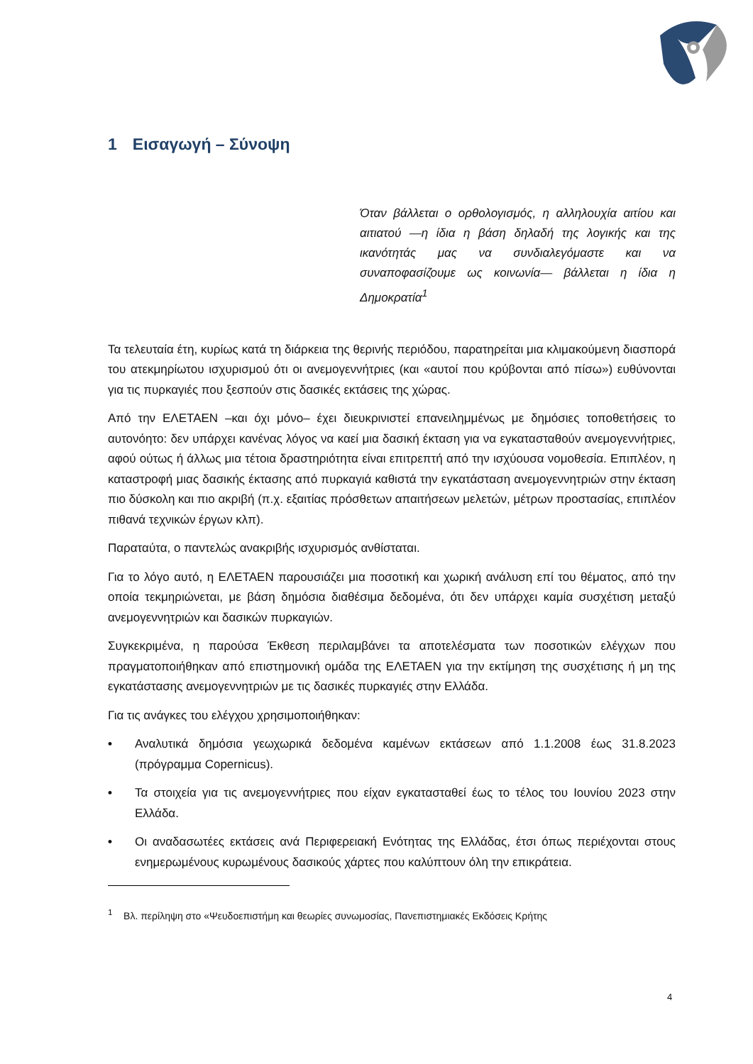1 Εισαγωγή – Σύνοψη
Όταν βάλλεται ο ορθολογισμός, η αλληλουχία αιτίου και αιτιατού —η ίδια η βάση δηλαδή της λογικής και της ικανότητάς μας να συνδιαλεγόμαστε και να συναποφασίζουμε ως κοινωνία— βάλλεται η ίδια η Δημοκρατία<sup>1</sup>
Τα τελευταία έτη, κυρίως κατά τη διάρκεια της θερινής περιόδου, παρατηρείται μια κλιμακούμενη διασπορά του ατεκμηρίωτου ισχυρισμού ότι οι ανεμογεννήτριες (και «αυτοί που κρύβονται από πίσω») ευθύνονται για τις πυρκαγιές που ξεσπούν στις δασικές εκτάσεις της χώρας.
Από την ΕΛΕΤΑΕΝ –και όχι μόνο– έχει διευκρινιστεί επανειλημμένως με δημόσιες τοποθετήσεις το αυτονόητο: δεν υπάρχει κανένας λόγος να καεί μια δασική έκταση για να εγκατασταθούν ανεμογεννήτριες, αφού ούτως ή άλλως μια τέτοια δραστηριότητα είναι επιτρεπτή από την ισχύουσα νομοθεσία. Επιπλέον, η καταστροφή μιας δασικής έκτασης από πυρκαγιά καθιστά την εγκατάσταση ανεμογεννητριών στην έκταση πιο δύσκολη και πιο ακριβή (π.χ. εξαιτίας πρόσθετων απαιτήσεων μελετών, μέτρων προστασίας, επιπλέον πιθανά τεχνικών έργων κλπ).
Παραταύτα, ο παντελώς ανακριβής ισχυρισμός ανθίσταται.
Για το λόγο αυτό, η ΕΛΕΤΑΕΝ παρουσιάζει μια ποσοτική και χωρική ανάλυση επί του θέματος, από την οποία τεκμηριώνεται, με βάση δημόσια διαθέσιμα δεδομένα, ότι δεν υπάρχει καμία συσχέτιση μεταξύ ανεμογεννητριών και δασικών πυρκαγιών.
Συγκεκριμένα, η παρούσα Έκθεση περιλαμβάνει τα αποτελέσματα των ποσοτικών ελέγχων που πραγματοποιήθηκαν από επιστημονική ομάδα της ΕΛΕΤΑΕΝ για την εκτίμηση της συσχέτισης ή μη της εγκατάστασης ανεμογεννητριών με τις δασικές πυρκαγιές στην Ελλάδα.
Για τις ανάγκες του ελέγχου χρησιμοποιήθηκαν:
• Αναλυτικά δημόσια γεωχωρικά δεδομένα καμένων εκτάσεων από 1.1.2008 έως 31.8.2023 (πρόγραμμα Copernicus).
• Τα στοιχεία για τις ανεμογεννήτριες που είχαν εγκατασταθεί έως το τέλος του Ιουνίου 2023 στην Ελλάδα.
• Οι αναδασωτέες εκτάσεις ανά Περιφερειακή Ενότητας της Ελλάδας, έτσι όπως περιέχονται στους ενημερωμένους κυρωμένους δασικούς χάρτες που καλύπτουν όλη την επικράτεια.
<sup>1</sup> Βλ. περίληψη στο «Ψευδοεπιστήμη και θεωρίες συνωμοσίας, Πανεπιστημιακές Εκδόσεις Κρήτης
4